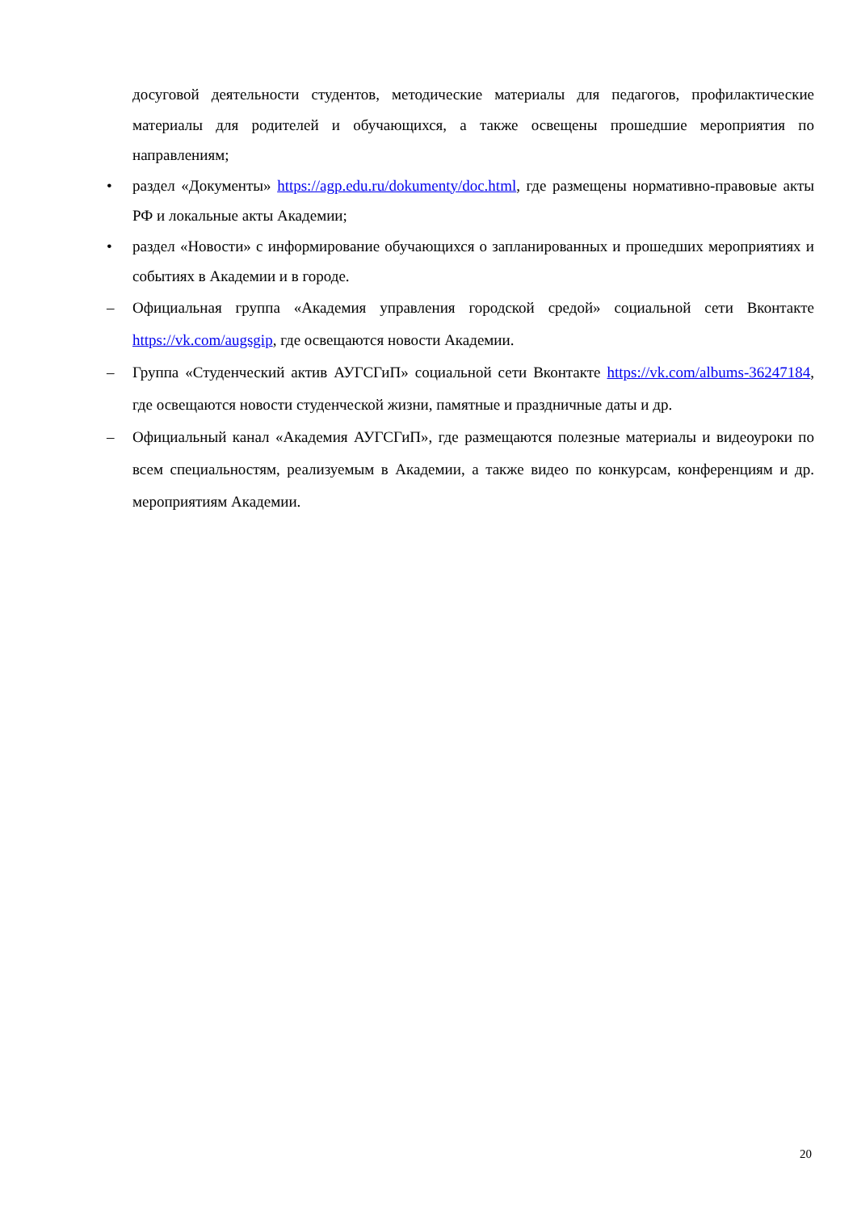досуговой деятельности студентов, методические материалы для педагогов, профилактические материалы для родителей и обучающихся, а также освещены прошедшие мероприятия по направлениям;
•
раздел «Документы» https://agp.edu.ru/dokumenty/doc.html, где размещены нормативно-правовые акты РФ и локальные акты Академии;
•
раздел «Новости» с информирование обучающихся о запланированных и прошедших мероприятиях и событиях в Академии и в городе.
–
Официальная группа «Академия управления городской средой» социальной сети Вконтакте https://vk.com/augsgip, где освещаются новости Академии.
–
Группа «Студенческий актив АУГСГиП» социальной сети Вконтакте https://vk.com/albums-36247184, где освещаются новости студенческой жизни, памятные и праздничные даты и др.
–
Официальный канал «Академия АУГСГиП», где размещаются полезные материалы и видеоуроки по всем специальностям, реализуемым в Академии, а также видео по конкурсам, конференциям и др. мероприятиям Академии.
20